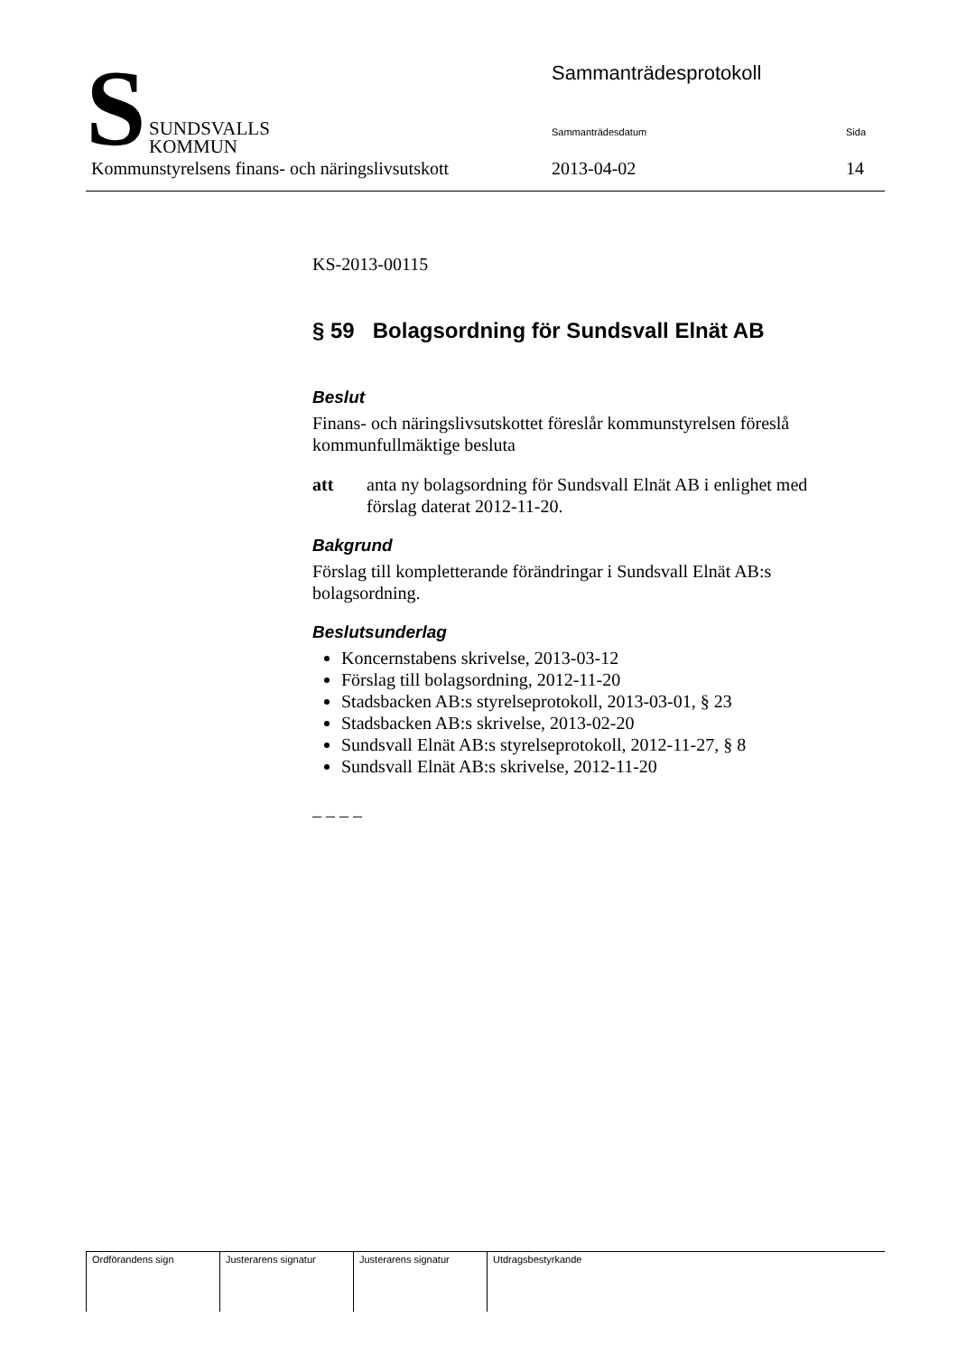S
SUNDSVALLS
KOMMUN
Sammanträdesprotokoll
Sammanträdesdatum Sida
Kommunstyrelsens finans- och näringslivsutskott
2013-04-02 14
KS-2013-00115
§ 59 Bolagsordning för Sundsvall Elnät AB
Beslut
Finans- och näringslivsutskottet föreslår kommunstyrelsen föreslå kommunfullmäktige besluta
att anta ny bolagsordning för Sundsvall Elnät AB i enlighet med förslag daterat 2012-11-20.
Bakgrund
Förslag till kompletterande förändringar i Sundsvall Elnät AB:s bolagsordning.
Beslutsunderlag
Koncernstabens skrivelse, 2013-03-12
Förslag till bolagsordning, 2012-11-20
Stadsbacken AB:s styrelseprotokoll, 2013-03-01, § 23
Stadsbacken AB:s skrivelse, 2013-02-20
Sundsvall Elnät AB:s styrelseprotokoll, 2012-11-27, § 8
Sundsvall Elnät AB:s skrivelse, 2012-11-20
– – – –
| Ordförandens sign | Justerarens signatur | Justerarens signatur | Utdragsbestyrkande |